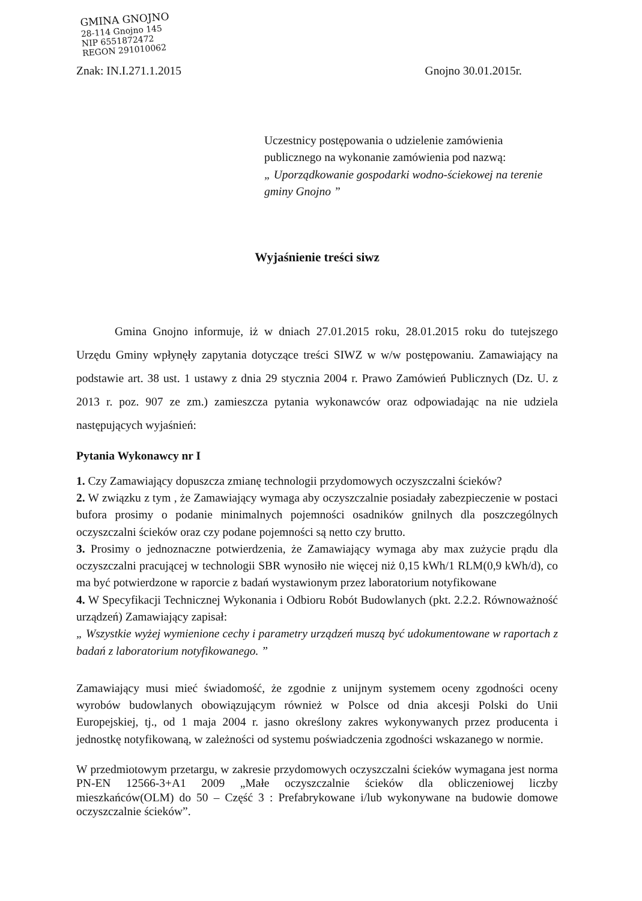GMINA GNOJNO
28-114 Gnojno 145
NIP 6551872472
REGON 291010062
Znak: IN.I.271.1.2015 Gnojno 30.01.2015r.
Uczestnicy postępowania o udzielenie zamówienia publicznego na wykonanie zamówienia pod nazwą:
„ Uporządkowanie gospodarki wodno-ściekowej na terenie gminy Gnojno ”
Wyjaśnienie treści siwz
Gmina Gnojno informuje, iż w dniach 27.01.2015 roku, 28.01.2015 roku do tutejszego Urzędu Gminy wpłynęły zapytania dotyczące treści SIWZ w w/w postępowaniu. Zamawiający na podstawie art. 38 ust. 1 ustawy z dnia 29 stycznia 2004 r. Prawo Zamówień Publicznych (Dz. U. z 2013 r. poz. 907 ze zm.) zamieszcza pytania wykonawców oraz odpowiadając na nie udziela następujących wyjaśnień:
Pytania Wykonawcy nr I
1. Czy Zamawiający dopuszcza zmianę technologii przydomowych oczyszczalni ścieków?
2. W związku z tym , że Zamawiający wymaga aby oczyszczalnie posiadały zabezpieczenie w postaci bufora prosimy o podanie minimalnych pojemności osadników gnilnych dla poszczególnych oczyszczalni ścieków oraz czy podane pojemności są netto czy brutto.
3. Prosimy o jednoznaczne potwierdzenia, że Zamawiający wymaga aby max zużycie prądu dla oczyszczalni pracującej w technologii SBR wynosiło nie więcej niż 0,15 kWh/1 RLM(0,9 kWh/d), co ma być potwierdzone w raporcie z badań wystawionym przez laboratorium notyfikowane
4. W Specyfikacji Technicznej Wykonania i Odbioru Robót Budowlanych (pkt. 2.2.2. Równoważność urządzeń) Zamawiający zapisał:
„ Wszystkie wyżej wymienione cechy i parametry urządzeń muszą być udokumentowane w raportach z badań z laboratorium notyfikowanego. ”
Zamawiający musi mieć świadomość, że zgodnie z unijnym systemem oceny zgodności oceny wyrobów budowlanych obowiązującym również w Polsce od dnia akcesji Polski do Unii Europejskiej, tj., od 1 maja 2004 r. jasno określony zakres wykonywanych przez producenta i jednostkę notyfikowaną, w zależności od systemu poświadczenia zgodności wskazanego w normie.
W przedmiotowym przetargu, w zakresie przydomowych oczyszczalni ścieków wymagana jest norma PN-EN 12566-3+A1 2009 „Małe oczyszczalnie ścieków dla obliczeniowej liczby mieszkańców(OLM) do 50 – Część 3 : Prefabrykowane i/lub wykonywane na budowie domowe oczyszczalnie ścieków”.